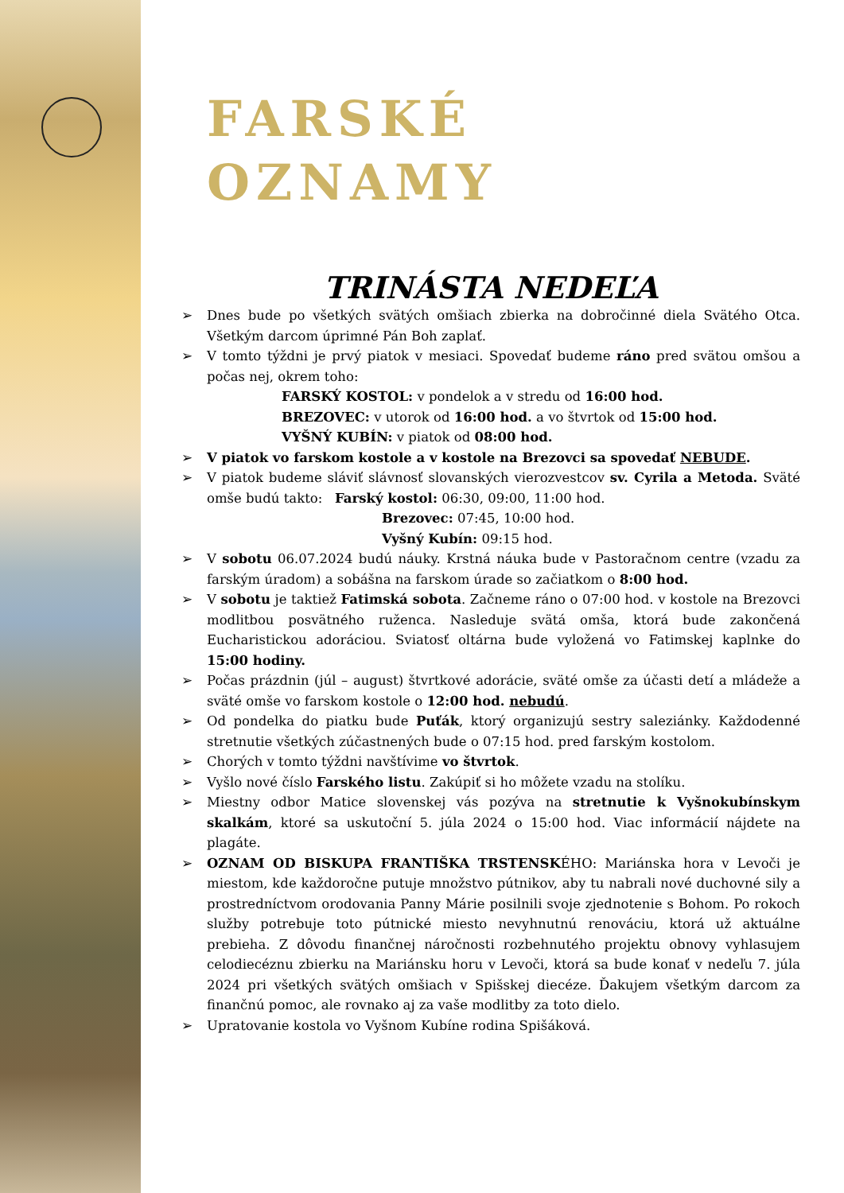FARSKÉ
OZNAMY
TRINÁSTA NEDEĽA
➢ Dnes bude po všetkých svätých omšiach zbierka na dobročinné diela Svätého Otca. Všetkým darcom úprimné Pán Boh zaplať.
➢ V tomto týždni je prvý piatok v mesiaci. Spovedať budeme ráno pred svätou omšou a počas nej, okrem toho:
FARSKÝ KOSTOL: v pondelok a v stredu od 16:00 hod.
BREZOVEC: v utorok od 16:00 hod. a vo štvrtok od 15:00 hod.
VYŠNÝ KUBÍN: v piatok od 08:00 hod.
➢ V piatok vo farskom kostole a v kostole na Brezovci sa spovedať NEBUDE.
➢ V piatok budeme sláviť slávnosť slovanských vierozvestcov sv. Cyrila a Metoda. Sväté omše budú takto: Farský kostol: 06:30, 09:00, 11:00 hod.
Brezovec: 07:45, 10:00 hod.
Vyšný Kubín: 09:15 hod.
➢ V sobotu 06.07.2024 budú náuky. Krstná náuka bude v Pastoračnom centre (vzadu za farským úradom) a sobášna na farskom úrade so začiatkom o 8:00 hod.
➢ V sobotu je taktiež Fatimská sobota. Začneme ráno o 07:00 hod. v kostole na Brezovci modlitbou posvätného ruženca. Nasleduje svätá omša, ktorá bude zakončená Eucharistickou adoráciou. Sviatosť oltárna bude vyložená vo Fatimskej kaplnke do 15:00 hodiny.
➢ Počas prázdnin (júl – august) štvrtkové adorácie, sväté omše za účasti detí a mládeže a sväté omše vo farskom kostole o 12:00 hod. nebudú.
➢ Od pondelka do piatku bude Puťák, ktorý organizujú sestry saleziánky. Každodenné stretnutie všetkých zúčastnených bude o 07:15 hod. pred farským kostolom.
➢ Chorých v tomto týždni navštívime vo štvrtok.
➢ Vyšlo nové číslo Farského listu. Zakúpiť si ho môžete vzadu na stolíku.
➢ Miestny odbor Matice slovenskej vás pozýva na stretnutie k Vyšnokubínskym skalkám, ktoré sa uskutoční 5. júla 2024 o 15:00 hod. Viac informácií nájdete na plagáte.
➢ OZNAM OD BISKUPA FRANTIŠKA TRSTENSKÉHO: Mariánska hora v Levoči je miestom, kde každoročne putuje množstvo pútnikov, aby tu nabrali nové duchovné sily a prostredníctvom orodovania Panny Márie posilnili svoje zjednotenie s Bohom. Po rokoch služby potrebuje toto pútnické miesto nevyhnutnú renováciu, ktorá už aktuálne prebieha. Z dôvodu finančnej náročnosti rozbehnutého projektu obnovy vyhlasujem celodiecéznu zbierku na Mariánsku horu v Levoči, ktorá sa bude konať v nedeľu 7. júla 2024 pri všetkých svätých omšiach v Spišskej diecéze. Ďakujem všetkým darcom za finančnú pomoc, ale rovnako aj za vaše modlitby za toto dielo.
➢ Upratovanie kostola vo Vyšnom Kubíne rodina Spišáková.